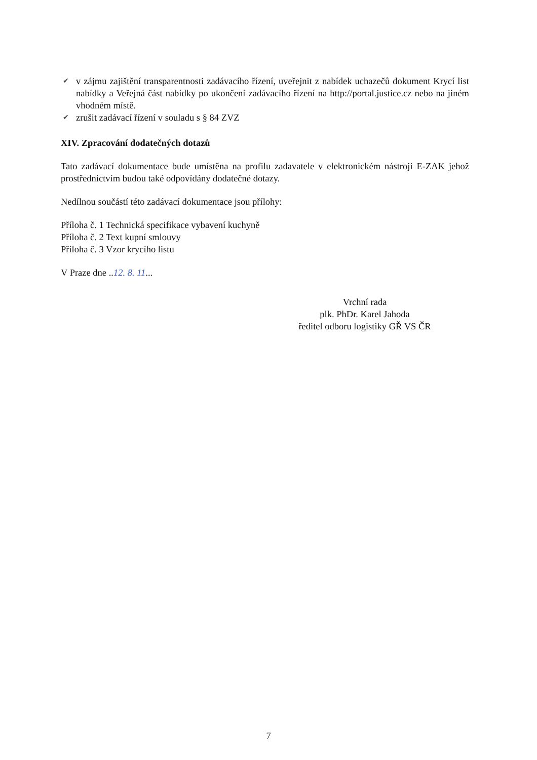✔ v zájmu zajištění transparentnosti zadávacího řízení, uveřejnit z nabídek uchazečů dokument Krycí list nabídky a Veřejná část nabídky po ukončení zadávacího řízení na http://portal.justice.cz nebo na jiném vhodném místě.
✔ zrušit zadávací řízení v souladu s § 84 ZVZ
XIV. Zpracování dodatečných dotazů
Tato zadávací dokumentace bude umístěna na profilu zadavatele v elektronickém nástroji E-ZAK jehož prostřednictvím budou také odpovídány dodatečné dotazy.
Nedílnou součástí této zadávací dokumentace jsou přílohy:
Příloha č. 1 Technická specifikace vybavení kuchyně
Příloha č. 2 Text kupní smlouvy
Příloha č. 3 Vzor krycího listu
V Praze dne ..12. 8. 11...
Vrchní rada
plk. PhDr. Karel Jahoda
ředitel odboru logistiky GŘ VS ČR
7